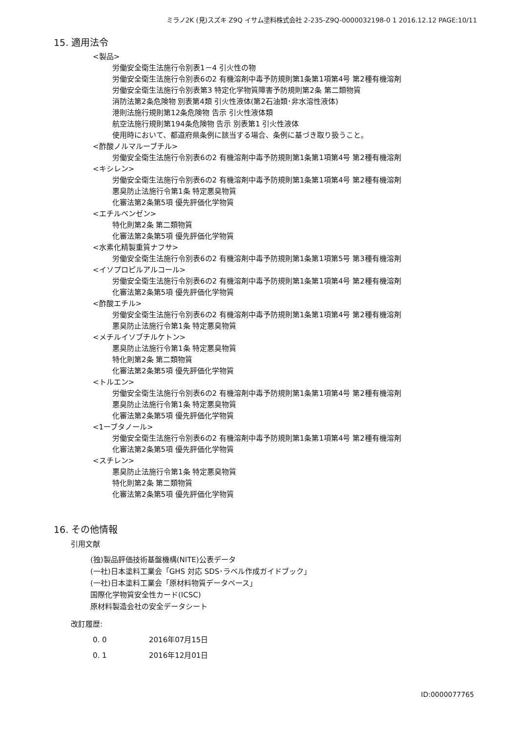ミラノ2K (見)スズキ Z9Q イサム塗料株式会社 2-235-Z9Q-0000032198-0 1 2016.12.12 PAGE:10/11
15. 適用法令
<製品>
労働安全衛生法施行令別表1－4 引火性の物
労働安全衛生法施行令別表6の2 有機溶剤中毒予防規則第1条第1項第4号 第2種有機溶剤
労働安全衛生法施行令別表第3 特定化学物質障害予防規則第2条 第二類物質
消防法第2条危険物 別表第4類 引火性液体(第2石油類･非水溶性液体)
港則法施行規則第12条危険物 告示 引火性液体類
航空法施行規則第194条危険物 告示 別表第1 引火性液体
使用時において、都道府県条例に該当する場合、条例に基づき取り扱うこと。
<酢酸ノルマルーブチル>
労働安全衛生法施行令別表6の2 有機溶剤中毒予防規則第1条第1項第4号 第2種有機溶剤
<キシレン>
労働安全衛生法施行令別表6の2 有機溶剤中毒予防規則第1条第1項第4号 第2種有機溶剤
悪臭防止法施行令第1条 特定悪臭物質
化審法第2条第5項 優先評価化学物質
<エチルベンゼン>
特化則第2条 第二類物質
化審法第2条第5項 優先評価化学物質
<水素化精製重質ナフサ>
労働安全衛生法施行令別表6の2 有機溶剤中毒予防規則第1条第1項第5号 第3種有機溶剤
<イソプロピルアルコール>
労働安全衛生法施行令別表6の2 有機溶剤中毒予防規則第1条第1項第4号 第2種有機溶剤
化審法第2条第5項 優先評価化学物質
<酢酸エチル>
労働安全衛生法施行令別表6の2 有機溶剤中毒予防規則第1条第1項第4号 第2種有機溶剤
悪臭防止法施行令第1条 特定悪臭物質
<メチルイソブチルケトン>
悪臭防止法施行令第1条 特定悪臭物質
特化則第2条 第二類物質
化審法第2条第5項 優先評価化学物質
<トルエン>
労働安全衛生法施行令別表6の2 有機溶剤中毒予防規則第1条第1項第4号 第2種有機溶剤
悪臭防止法施行令第1条 特定悪臭物質
化審法第2条第5項 優先評価化学物質
<1ーブタノール>
労働安全衛生法施行令別表6の2 有機溶剤中毒予防規則第1条第1項第4号 第2種有機溶剤
化審法第2条第5項 優先評価化学物質
<スチレン>
悪臭防止法施行令第1条 特定悪臭物質
特化則第2条 第二類物質
化審法第2条第5項 優先評価化学物質
16. その他情報
引用文献
(独)製品評価技術基盤機構(NITE)公表データ
(一社)日本塗料工業会「GHS 対応 SDS･ラベル作成ガイドブック」
(一社)日本塗料工業会「原材料物質データベース」
国際化学物質安全性カード(ICSC)
原材料製造会社の安全データシート
改訂履歴:
0. 0 2016年07月15日
0. 1 2016年12月01日
ID:0000077765